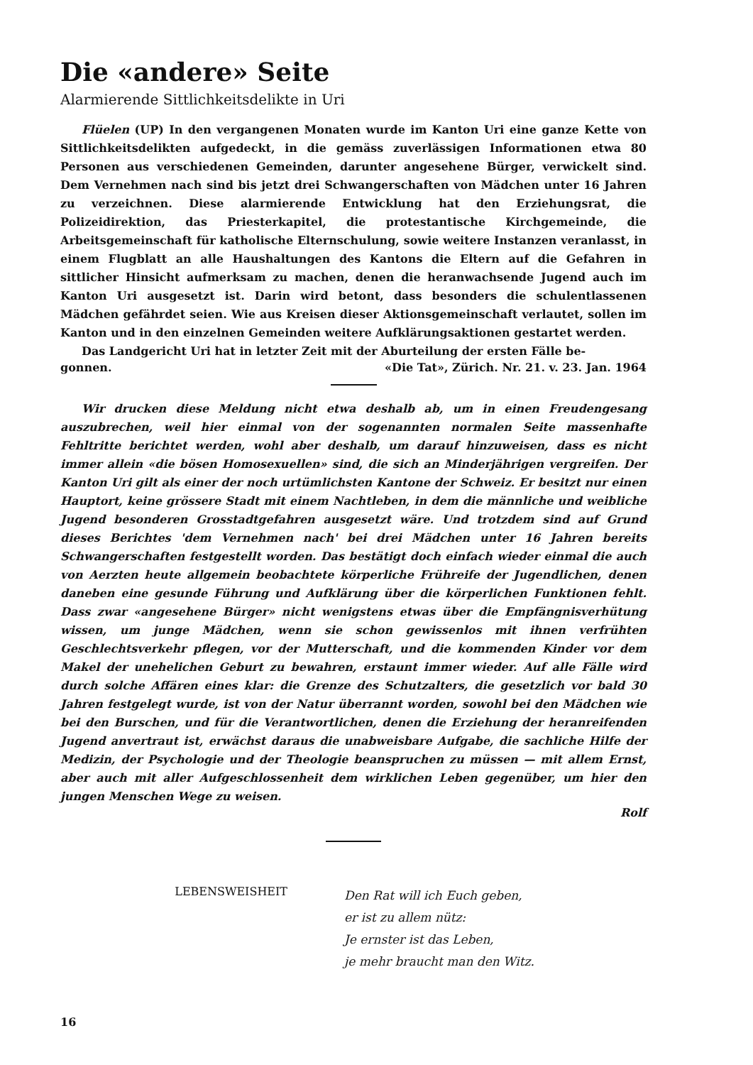Die «andere» Seite
Alarmierende Sittlichkeitsdelikte in Uri
Flüelen (UP) In den vergangenen Monaten wurde im Kanton Uri eine ganze Kette von Sittlichkeitsdelikten aufgedeckt, in die gemäss zuverlässigen Informationen etwa 80 Personen aus verschiedenen Gemeinden, darunter angesehene Bürger, verwickelt sind. Dem Vernehmen nach sind bis jetzt drei Schwangerschaften von Mädchen unter 16 Jahren zu verzeichnen. Diese alarmierende Entwicklung hat den Erziehungsrat, die Polizeidirektion, das Priesterkapitel, die protestantische Kirchgemeinde, die Arbeitsgemeinschaft für katholische Elternschulung, sowie weitere Instanzen veranlasst, in einem Flugblatt an alle Haushaltungen des Kantons die Eltern auf die Gefahren in sittlicher Hinsicht aufmerksam zu machen, denen die heranwachsende Jugend auch im Kanton Uri ausgesetzt ist. Darin wird betont, dass besonders die schulentlassenen Mädchen gefährdet seien. Wie aus Kreisen dieser Aktionsgemeinschaft verlautet, sollen im Kanton und in den einzelnen Gemeinden weitere Aufklärungsaktionen gestartet werden.
Das Landgericht Uri hat in letzter Zeit mit der Aburteilung der ersten Fälle be-
gonnen. «Die Tat», Zürich. Nr. 21. v. 23. Jan. 1964
Wir drucken diese Meldung nicht etwa deshalb ab, um in einen Freudengesang auszubrechen, weil hier einmal von der sogenannten normalen Seite massenhafte Fehltritte berichtet werden, wohl aber deshalb, um darauf hinzuweisen, dass es nicht immer allein «die bösen Homosexuellen» sind, die sich an Minderjährigen vergreifen. Der Kanton Uri gilt als einer der noch urtümlichsten Kantone der Schweiz. Er besitzt nur einen Hauptort, keine grössere Stadt mit einem Nachtleben, in dem die männliche und weibliche Jugend besonderen Grosstadtgefahren ausgesetzt wäre. Und trotzdem sind auf Grund dieses Berichtes 'dem Vernehmen nach' bei drei Mädchen unter 16 Jahren bereits Schwangerschaften festgestellt worden. Das bestätigt doch einfach wieder einmal die auch von Aerzten heute allgemein beobachtete körperliche Frühreife der Jugendlichen, denen daneben eine gesunde Führung und Aufklärung über die körperlichen Funktionen fehlt. Dass zwar «angesehene Bürger» nicht wenigstens etwas über die Empfängnisverhütung wissen, um junge Mädchen, wenn sie schon gewissenlos mit ihnen verfrühten Geschlechtsverkehr pflegen, vor der Mutterschaft, und die kommenden Kinder vor dem Makel der unehelichen Geburt zu bewahren, erstaunt immer wieder. Auf alle Fälle wird durch solche Affären eines klar: die Grenze des Schutzalters, die gesetzlich vor bald 30 Jahren festgelegt wurde, ist von der Natur überrannt worden, sowohl bei den Mädchen wie bei den Burschen, und für die Verantwortlichen, denen die Erziehung der heranreifenden Jugend anvertraut ist, erwächst daraus die unabweisbare Aufgabe, die sachliche Hilfe der Medizin, der Psychologie und der Theologie beanspruchen zu müssen — mit allem Ernst, aber auch mit aller Aufgeschlossenheit dem wirklichen Leben gegenüber, um hier den jungen Menschen Wege zu weisen.
Rolf
LEBENSWEISHEIT
Den Rat will ich Euch geben,
er ist zu allem nütz:
Je ernster ist das Leben,
je mehr braucht man den Witz.
16